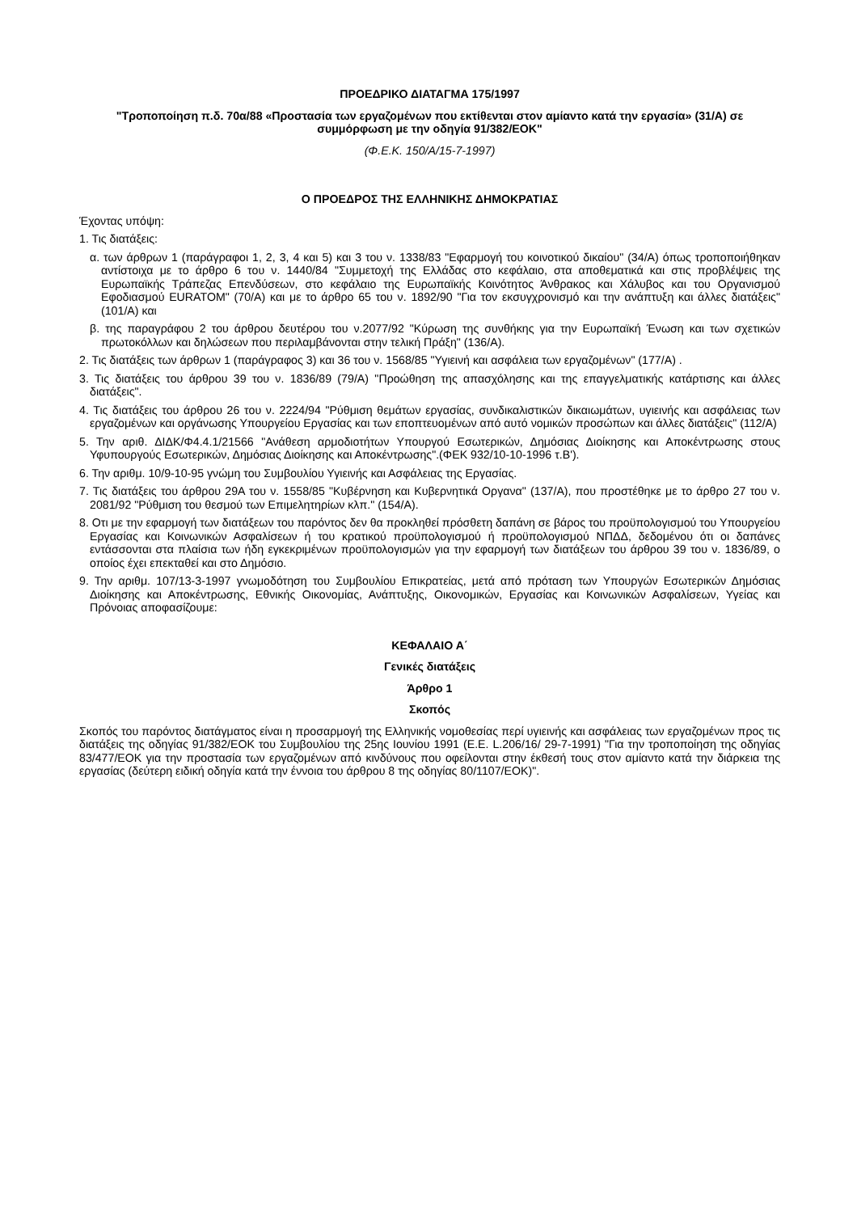ΠΡΟΕΔΡΙΚΟ ΔΙΑΤΑΓΜΑ 175/1997
"Τροποποίηση π.δ. 70α/88 «Προστασία των εργαζομένων που εκτίθενται στον αμίαντο κατά την εργασία» (31/Α) σε συμμόρφωση με την οδηγία 91/382/ΕΟΚ"
(Φ.Ε.Κ. 150/Α/15-7-1997)
Ο ΠΡΟΕΔΡΟΣ ΤΗΣ ΕΛΛΗΝΙΚΗΣ ΔΗΜΟΚΡΑΤΙΑΣ
Έχοντας υπόψη:
1. Τις διατάξεις:
α. των άρθρων 1 (παράγραφοι 1, 2, 3, 4 και 5) και 3 του ν. 1338/83 "Εφαρμογή του κοινοτικού δικαίου" (34/Α) όπως τροποποιήθηκαν αντίστοιχα με το άρθρο 6 του ν. 1440/84 "Συμμετοχή της Ελλάδας στο κεφάλαιο, στα αποθεματικά και στις προβλέψεις της Ευρωπαϊκής Τράπεζας Επενδύσεων, στο κεφάλαιο της Ευρωπαϊκής Κοινότητος Άνθρακος και Χάλυβος και του Οργανισμού Εφοδιασμού EURATOM" (70/Α) και με το άρθρο 65 του ν. 1892/90 "Για τον εκσυγχρονισμό και την ανάπτυξη και άλλες διατάξεις" (101/Α) και
β. της παραγράφου 2 του άρθρου δευτέρου του ν.2077/92 "Κύρωση της συνθήκης για την Ευρωπαϊκή Ένωση και των σχετικών πρωτοκόλλων και δηλώσεων που περιλαμβάνονται στην τελική Πράξη" (136/Α).
2. Τις διατάξεις των άρθρων 1 (παράγραφος 3) και 36 του ν. 1568/85 "Υγιεινή και ασφάλεια των εργαζομένων" (177/Α) .
3. Τις διατάξεις του άρθρου 39 του ν. 1836/89 (79/Α) "Προώθηση της απασχόλησης και της επαγγελματικής κατάρτισης και άλλες διατάξεις".
4. Τις διατάξεις του άρθρου 26 του ν. 2224/94 "Ρύθμιση θεμάτων εργασίας, συνδικαλιστικών δικαιωμάτων, υγιεινής και ασφάλειας των εργαζομένων και οργάνωσης Υπουργείου Εργασίας και των εποπτευομένων από αυτό νομικών προσώπων και άλλες διατάξεις" (112/Α)
5. Την αριθ. ΔΙΔΚ/Φ4.4.1/21566 "Ανάθεση αρμοδιοτήτων Υπουργού Εσωτερικών, Δημόσιας Διοίκησης και Αποκέντρωσης στους Υφυπουργούς Εσωτερικών, Δημόσιας Διοίκησης και Αποκέντρωσης".(ΦΕΚ 932/10-10-1996 τ.Β').
6. Την αριθμ. 10/9-10-95 γνώμη του Συμβουλίου Υγιεινής και Ασφάλειας της Εργασίας.
7. Τις διατάξεις του άρθρου 29Α του ν. 1558/85 "Κυβέρνηση και Κυβερνητικά Οργανα" (137/Α), που προστέθηκε με το άρθρο 27 του ν. 2081/92 "Ρύθμιση του θεσμού των Επιμελητηρίων κλπ." (154/Α).
8. Οτι με την εφαρμογή των διατάξεων του παρόντος δεν θα προκληθεί πρόσθετη δαπάνη σε βάρος του προϋπολογισμού του Υπουργείου Εργασίας και Κοινωνικών Ασφαλίσεων ή του κρατικού προϋπολογισμού ή προϋπολογισμού ΝΠΔΔ, δεδομένου ότι οι δαπάνες εντάσσονται στα πλαίσια των ήδη εγκεκριμένων προϋπολογισμών για την εφαρμογή των διατάξεων του άρθρου 39 του ν. 1836/89, ο οποίος έχει επεκταθεί και στο Δημόσιο.
9. Την αριθμ. 107/13-3-1997 γνωμοδότηση του Συμβουλίου Επικρατείας, μετά από πρόταση των Υπουργών Εσωτερικών Δημόσιας Διοίκησης και Αποκέντρωσης, Εθνικής Οικονομίας, Ανάπτυξης, Οικονομικών, Εργασίας και Κοινωνικών Ασφαλίσεων, Υγείας και Πρόνοιας αποφασίζουμε:
ΚΕΦΑΛΑΙΟ Α΄
Γενικές διατάξεις
Άρθρο 1
Σκοπός
Σκοπός του παρόντος διατάγματος είναι η προσαρμογή της Ελληνικής νομοθεσίας περί υγιεινής και ασφάλειας των εργαζομένων προς τις διατάξεις της οδηγίας 91/382/ΕΟΚ του Συμβουλίου της 25ης Ιουνίου 1991 (Ε.Ε. L.206/16/ 29-7-1991) "Για την τροποποίηση της οδηγίας 83/477/ΕΟΚ για την προστασία των εργαζομένων από κινδύνους που οφείλονται στην έκθεσή τους στον αμίαντο κατά την διάρκεια της εργασίας (δεύτερη ειδική οδηγία κατά την έννοια του άρθρου 8 της οδηγίας 80/1107/ΕΟΚ)".